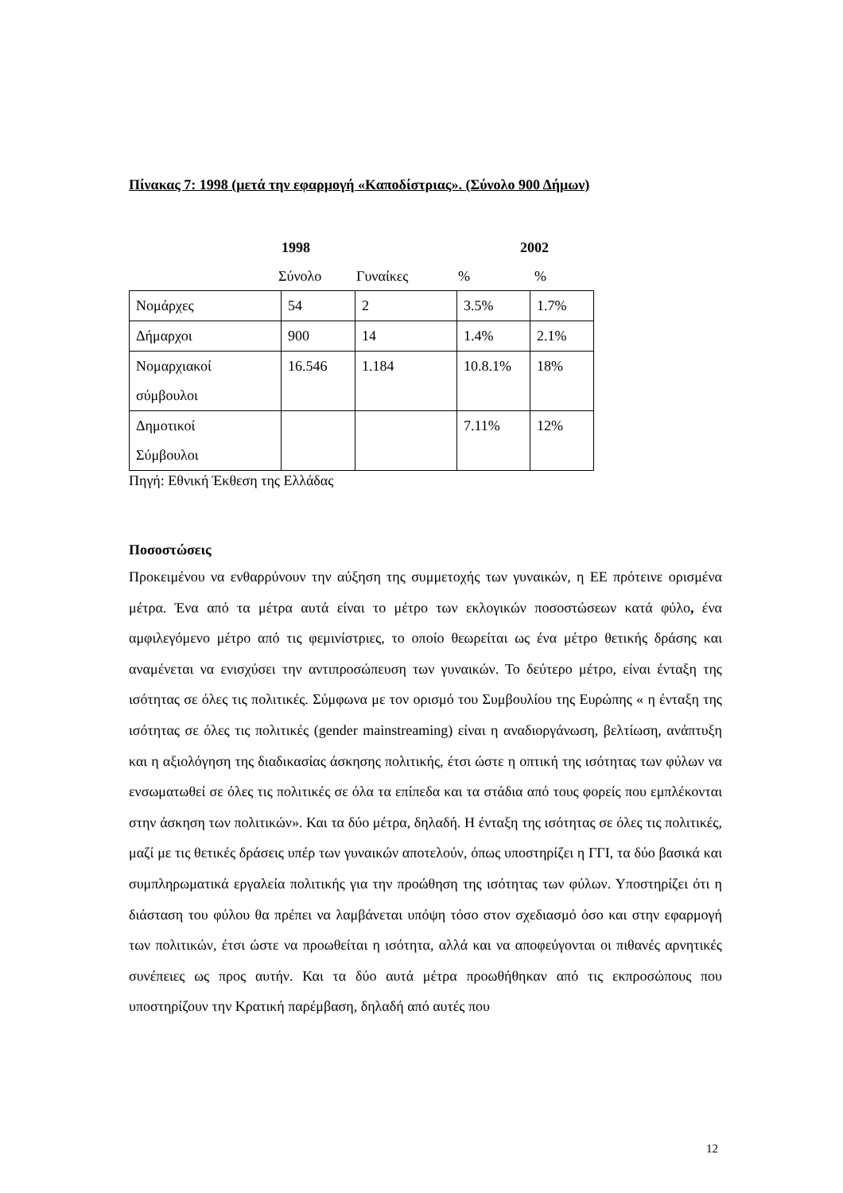Πίνακας 7: 1998 (μετά την εφαρμογή «Καποδίστριας». (Σύνολο 900 Δήμων)
1998 2002
Σύνολο Γυναίκες%%
| Νομάρχες | 54 | 2 | 3.5% | 1.7% |
| Δήμαρχοι | 900 | 14 | 1.4% | 2.1% |
| Νομαρχιακοί σύμβουλοι | 16.546 | 1.184 | 10.8.1% | 18% |
| Δημοτικοί Σύμβουλοι | | | 7.11% | 12% |
Πηγή: Εθνική Έκθεση της Ελλάδας
Ποσοστώσεις
Προκειμένου να ενθαρρύνουν την αύξηση της συμμετοχής των γυναικών, η ΕΕ πρότεινε ορισμένα μέτρα. Ένα από τα μέτρα αυτά είναι το μέτρο των εκλογικών ποσοστώσεων κατά φύλο, ένα αμφιλεγόμενο μέτρο από τις φεμινίστριες, το οποίο θεωρείται ως ένα μέτρο θετικής δράσης και αναμένεται να ενισχύσει την αντιπροσώπευση των γυναικών. Το δεύτερο μέτρο, είναι ένταξη της ισότητας σε όλες τις πολιτικές. Σύμφωνα με τον ορισμό του Συμβουλίου της Ευρώπης « η ένταξη της ισότητας σε όλες τις πολιτικές (gender mainstreaming) είναι η αναδιοργάνωση, βελτίωση, ανάπτυξη και η αξιολόγηση της διαδικασίας άσκησης πολιτικής, έτσι ώστε η οπτική της ισότητας των φύλων να ενσωματωθεί σε όλες τις πολιτικές σε όλα τα επίπεδα και τα στάδια από τους φορείς που εμπλέκονται στην άσκηση των πολιτικών». Και τα δύο μέτρα, δηλαδή. Η ένταξη της ισότητας σε όλες τις πολιτικές, μαζί με τις θετικές δράσεις υπέρ των γυναικών αποτελούν, όπως υποστηρίζει η ΓΓΙ, τα δύο βασικά και συμπληρωματικά εργαλεία πολιτικής για την προώθηση της ισότητας των φύλων. Υποστηρίζει ότι η διάσταση του φύλου θα πρέπει να λαμβάνεται υπόψη τόσο στον σχεδιασμό όσο και στην εφαρμογή των πολιτικών, έτσι ώστε να προωθείται η ισότητα, αλλά και να αποφεύγονται οι πιθανές αρνητικές συνέπειες ως προς αυτήν. Και τα δύο αυτά μέτρα προωθήθηκαν από τις εκπροσώπους που υποστηρίζουν την Κρατική παρέμβαση, δηλαδή από αυτές που
12